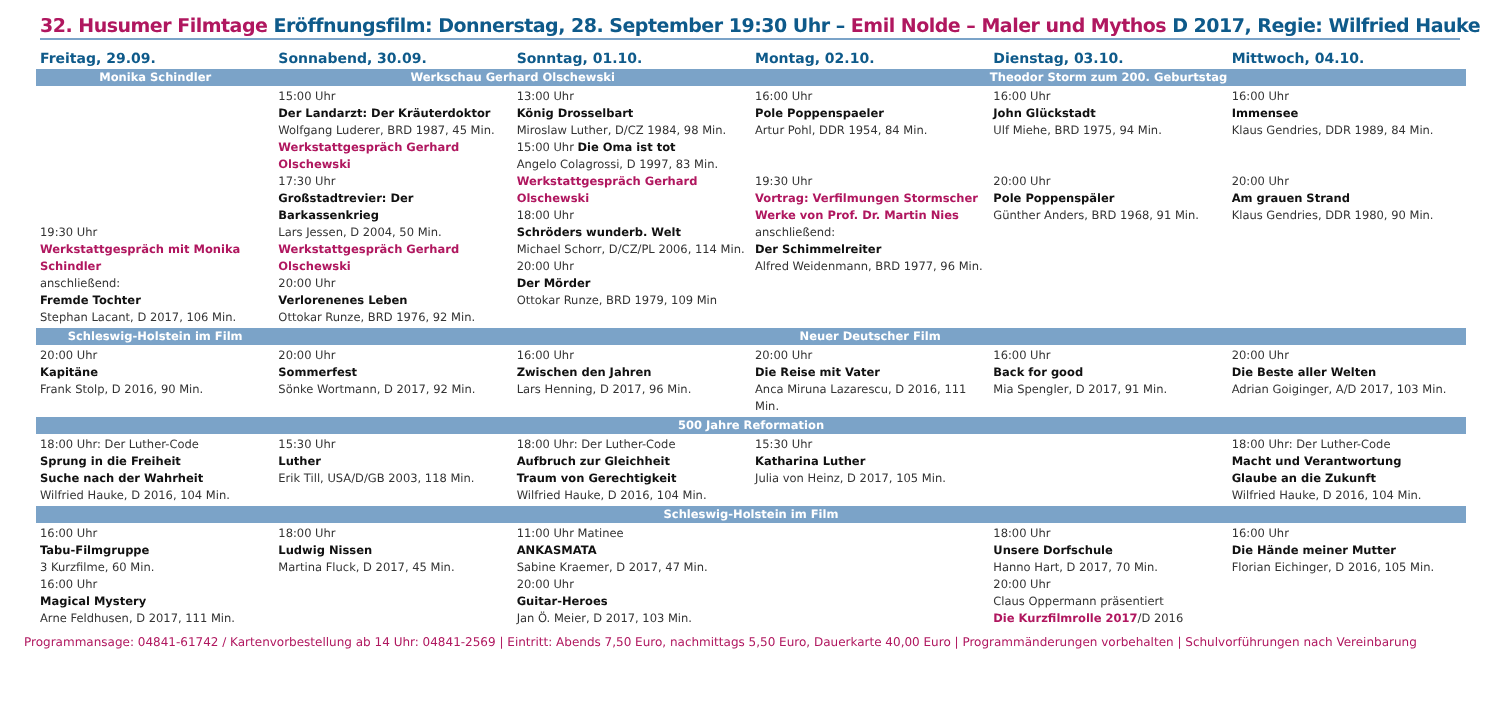32. Husumer Filmtage Eröffnungsfilm: Donnerstag, 28. September 19:30 Uhr – Emil Nolde – Maler und Mythos D 2017, Regie: Wilfried Hauke
| Freitag, 29.09. | Sonnabend, 30.09. | Sonntag, 01.10. | Montag, 02.10. | Dienstag, 03.10. | Mittwoch, 04.10. |
| --- | --- | --- | --- | --- | --- |
| Monika Schindler | Werkschau Gerhard Olschewski | | Theodor Storm zum 200. Geburtstag | | |
| 19:30 Uhr Werkstattgespräch mit Monika Schindler anschließend: Fremde Tochter Stephan Lacant, D 2017, 106 Min. | 15:00 Uhr Der Landarzt: Der Kräuterdoktor Wolfgang Luderer, BRD 1987, 45 Min. Werkstattgespräch Gerhard Olschewski 17:30 Uhr Großstadtrevier: Der Barkassenkrieg Lars Jessen, D 2004, 50 Min. Werkstattgespräch Gerhard Olschewski 20:00 Uhr Verlorenenes Leben Ottokar Runze, BRD 1976, 92 Min. | 13:00 Uhr König Drosselbart Miroslaw Luther, D/CZ 1984, 98 Min. 15:00 Uhr Die Oma ist tot Angelo Colagrossi, D 1997, 83 Min. Werkstattgespräch Gerhard Olschewski 18:00 Uhr Schröders wunderb. Welt Michael Schorr, D/CZ/PL 2006, 114 Min. 20:00 Uhr Der Mörder Ottokar Runze, BRD 1979, 109 Min | 16:00 Uhr Pole Poppenspaeler Artur Pohl, DDR 1954, 84 Min. 19:30 Uhr Vortrag: Verfilmungen Stormscher Werke von Prof. Dr. Martin Nies anschließend: Der Schimmelreiter Alfred Weidenmann, BRD 1977, 96 Min. | 16:00 Uhr John Glückstadt Ulf Miehe, BRD 1975, 94 Min. 20:00 Uhr Pole Poppenspäler Günther Anders, BRD 1968, 91 Min. | 16:00 Uhr Immensee Klaus Gendries, DDR 1989, 84 Min. 20:00 Uhr Am grauen Strand Klaus Gendries, DDR 1980, 90 Min. |
| Schleswig-Holstein im Film | Neuer Deutscher Film | | | | |
| 20:00 Uhr Kapitäne Frank Stolp, D 2016, 90 Min. | 20:00 Uhr Sommerfest Sönke Wortmann, D 2017, 92 Min. | 16:00 Uhr Zwischen den Jahren Lars Henning, D 2017, 96 Min. | 20:00 Uhr Die Reise mit Vater Anca Miruna Lazarescu, D 2016, 111 Min. | 16:00 Uhr Back for good Mia Spengler, D 2017, 91 Min. | 20:00 Uhr Die Beste aller Welten Adrian Goiginger, A/D 2017, 103 Min. |
| 500 Jahre Reformation | | | | | |
| 18:00 Uhr: Der Luther-Code Sprung in die Freiheit Suche nach der Wahrheit Wilfried Hauke, D 2016, 104 Min. | 15:30 Uhr Luther Erik Till, USA/D/GB 2003, 118 Min. | 18:00 Uhr: Der Luther-Code Aufbruch zur Gleichheit Traum von Gerechtigkeit Wilfried Hauke, D 2016, 104 Min. | 15:30 Uhr Katharina Luther Julia von Heinz, D 2017, 105 Min. | | 18:00 Uhr: Der Luther-Code Macht und Verantwortung Glaube an die Zukunft Wilfried Hauke, D 2016, 104 Min. |
| Schleswig-Holstein im Film | | | | | |
| 16:00 Uhr Tabu-Filmgruppe 3 Kurzfilme, 60 Min. 16:00 Uhr Magical Mystery Arne Feldhusen, D 2017, 111 Min. | 18:00 Uhr Ludwig Nissen Martina Fluck, D 2017, 45 Min. | 11:00 Uhr Matinee ANKASMATA Sabine Kraemer, D 2017, 47 Min. 20:00 Uhr Guitar-Heroes Jan Ö. Meier, D 2017, 103 Min. | | 18:00 Uhr Unsere Dorfschule Hanno Hart, D 2017, 70 Min. 20:00 Uhr Claus Oppermann präsentiert Die Kurzfilmrolle 2017 /D 2016 | 16:00 Uhr Die Hände meiner Mutter Florian Eichinger, D 2016, 105 Min. |
Programmansage: 04841-61742 / Kartenvorbestellung ab 14 Uhr: 04841-2569 | Eintritt: Abends 7,50 Euro, nachmittags 5,50 Euro, Dauerkarte 40,00 Euro | Programmänderungen vorbehalten | Schulvorführungen nach Vereinbarung